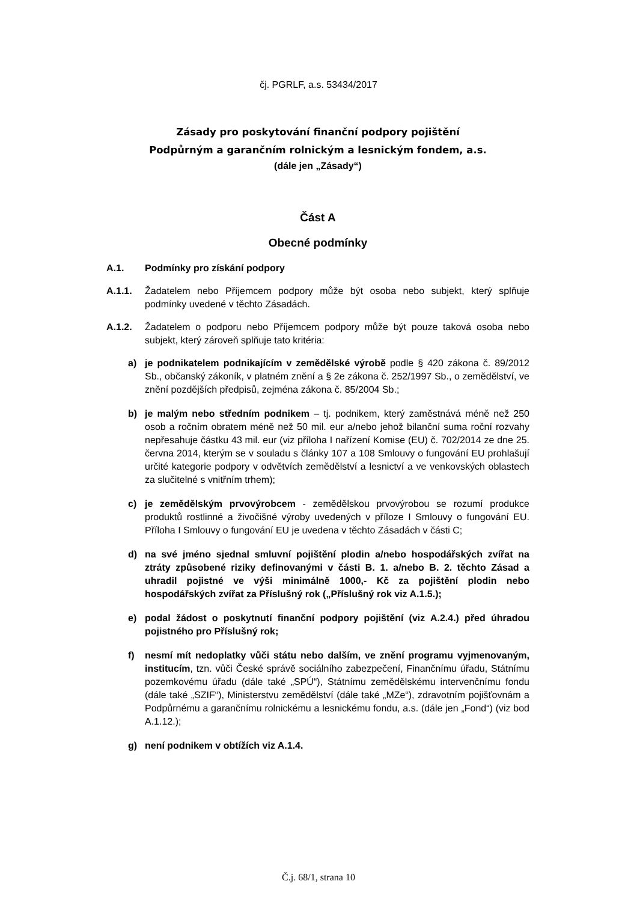čj. PGRLF, a.s. 53434/2017
Zásady pro poskytování finanční podpory pojištění
Podpůrným a garančním rolnickým a lesnickým fondem, a.s.
(dále jen „Zásady“)
Část A
Obecné podmínky
A.1. Podmínky pro získání podpory
A.1.1. Žadatelem nebo Příjemcem podpory může být osoba nebo subjekt, který splňuje podmínky uvedené v těchto Zásadách.
A.1.2. Žadatelem o podporu nebo Příjemcem podpory může být pouze taková osoba nebo subjekt, který zároveň splňuje tato kritéria:
a) je podnikatelem podnikajícím v zemědělské výrobě podle § 420 zákona č. 89/2012 Sb., občanský zákoník, v platném znění a § 2e zákona č. 252/1997 Sb., o zemědělství, ve znění pozdějších předpisů, zejména zákona č. 85/2004 Sb.;
b) je malým nebo středním podnikem – tj. podnikem, který zaměstnává méně než 250 osob a ročním obratem méně než 50 mil. eur a/nebo jehož bilanční suma roční rozvahy nepřesahuje částku 43 mil. eur (viz příloha I nařízení Komise (EU) č. 702/2014 ze dne 25. června 2014, kterým se v souladu s články 107 a 108 Smlouvy o fungování EU prohlašují určité kategorie podpory v odvětvích zemědělství a lesnictví a ve venkovských oblastech za slučitelné s vnitřním trhem);
c) je zemědělským prvovýrobcem - zemědělskou prvovýrobou se rozumí produkce produktů rostlinné a živočišné výroby uvedených v příloze I Smlouvy o fungování EU. Příloha I Smlouvy o fungování EU je uvedena v těchto Zásadách v části C;
d) na své jméno sjednal smluvní pojištění plodin a/nebo hospodářských zvířat na ztráty způsobené riziky definovanými v části B. 1. a/nebo B. 2. těchto Zásad a uhradil pojistné ve výši minimálně 1000,- Kč za pojištění plodin nebo hospodářských zvířat za Příslušný rok („Příslušný rok viz A.1.5.);
e) podal žádost o poskytnutí finanční podpory pojištění (viz A.2.4.) před úhradou pojistného pro Příslušný rok;
f) nesmí mít nedoplatky vůči státu nebo dalším, ve znění programu vyjmenovaným, institucím, tzn. vůči České správě sociálního zabezpečení, Finančnímu úřadu, Státnímu pozemkovému úřadu (dále také „SPÚ“), Státnímu zemědělskému intervenčnímu fondu (dále také „SZIF“), Ministerstvu zemědělství (dále také „MZe“), zdravotním pojišťovnám a Podpůrnému a garančnímu rolnickému a lesnickému fondu, a.s. (dále jen „Fond“) (viz bod A.1.12.);
g) není podnikem v obtížích viz A.1.4.
Č.j. 68/1, strana 10